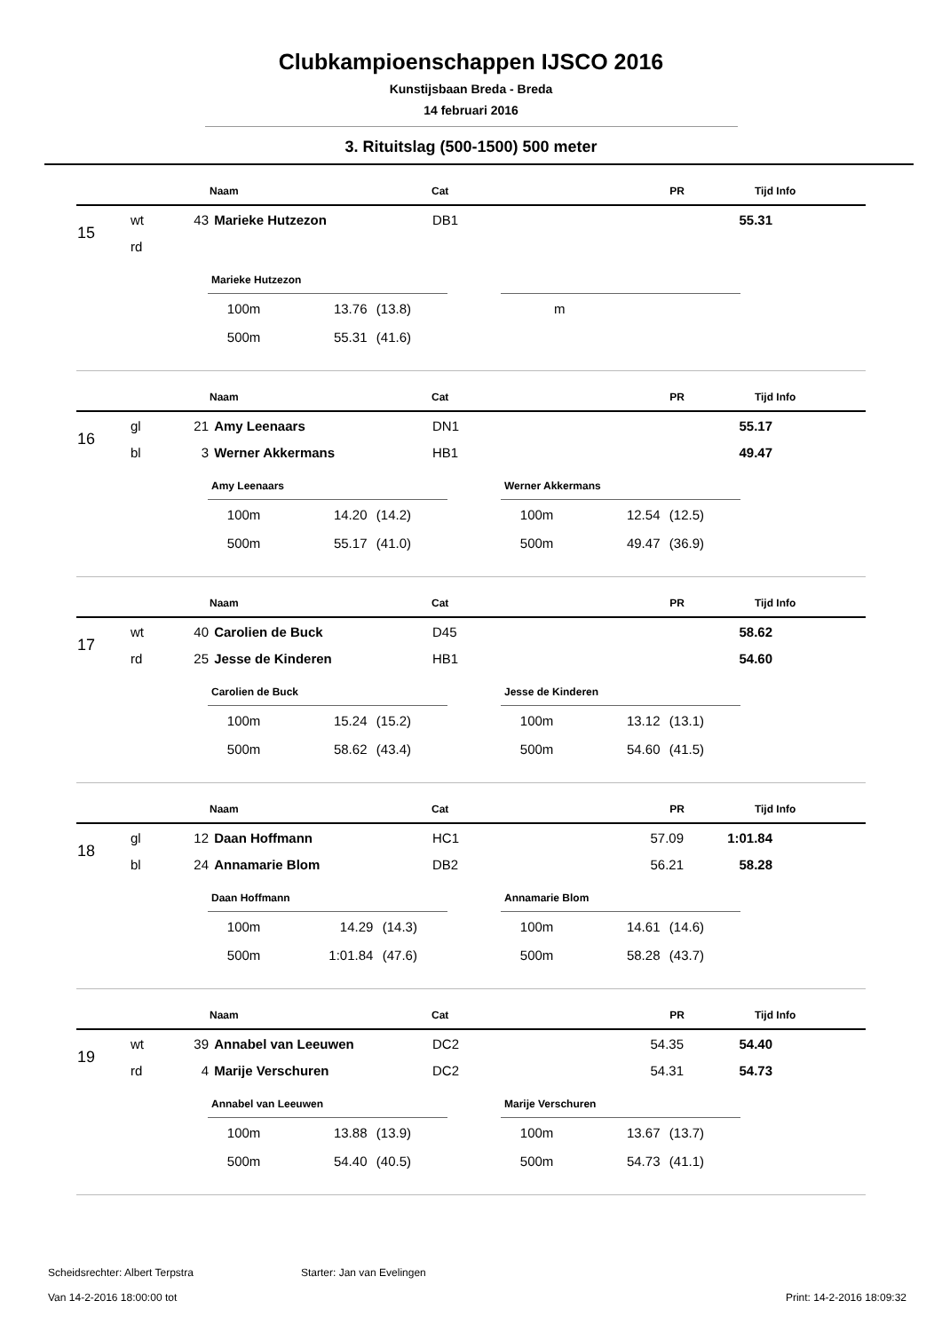Clubkampioenschappen IJSCO 2016
Kunstijsbaan Breda - Breda
14 februari 2016
3. Rituitslag (500-1500) 500 meter
| | | | Naam | Cat | PR | Tijd | Info |
| 15 | wt | 43 | Marieke Hutzezon | DB1 | | 55.31 | |
| | rd | | | | | | |
Marieke Hutzezon
| 100m | 13.76 | (13.8) |
| 500m | 55.31 | (41.6) |
| m |
| | | | Naam | Cat | PR | Tijd | Info |
| 16 | gl | 21 | Amy Leenaars | DN1 | | 55.17 | |
| | bl | 3 | Werner Akkermans | HB1 | | 49.47 | |
Amy Leenaars
| 100m | 14.20 | (14.2) |
| 500m | 55.17 | (41.0) |
Werner Akkermans
| 100m | 12.54 | (12.5) |
| 500m | 49.47 | (36.9) |
| | | | Naam | Cat | PR | Tijd | Info |
| 17 | wt | 40 | Carolien de Buck | D45 | | 58.62 | |
| | rd | 25 | Jesse de Kinderen | HB1 | | 54.60 | |
Carolien de Buck
| 100m | 15.24 | (15.2) |
| 500m | 58.62 | (43.4) |
Jesse de Kinderen
| 100m | 13.12 | (13.1) |
| 500m | 54.60 | (41.5) |
| | | | Naam | Cat | PR | Tijd | Info |
| 18 | gl | 12 | Daan Hoffmann | HC1 | 57.09 | 1:01.84 | |
| | bl | 24 | Annamarie Blom | DB2 | 56.21 | 58.28 | |
Daan Hoffmann
| 100m | 14.29 | (14.3) |
| 500m | 1:01.84 | (47.6) |
Annamarie Blom
| 100m | 14.61 | (14.6) |
| 500m | 58.28 | (43.7) |
| | | | Naam | Cat | PR | Tijd | Info |
| 19 | wt | 39 | Annabel van Leeuwen | DC2 | 54.35 | 54.40 | |
| | rd | 4 | Marije Verschuren | DC2 | 54.31 | 54.73 | |
Annabel van Leeuwen
| 100m | 13.88 | (13.9) |
| 500m | 54.40 | (40.5) |
Marije Verschuren
| 100m | 13.67 | (13.7) |
| 500m | 54.73 | (41.1) |
Scheidsrechter: Albert Terpstra Starter: Jan van Evelingen
Van 14-2-2016 18:00:00 tot Print: 14-2-2016 18:09:32